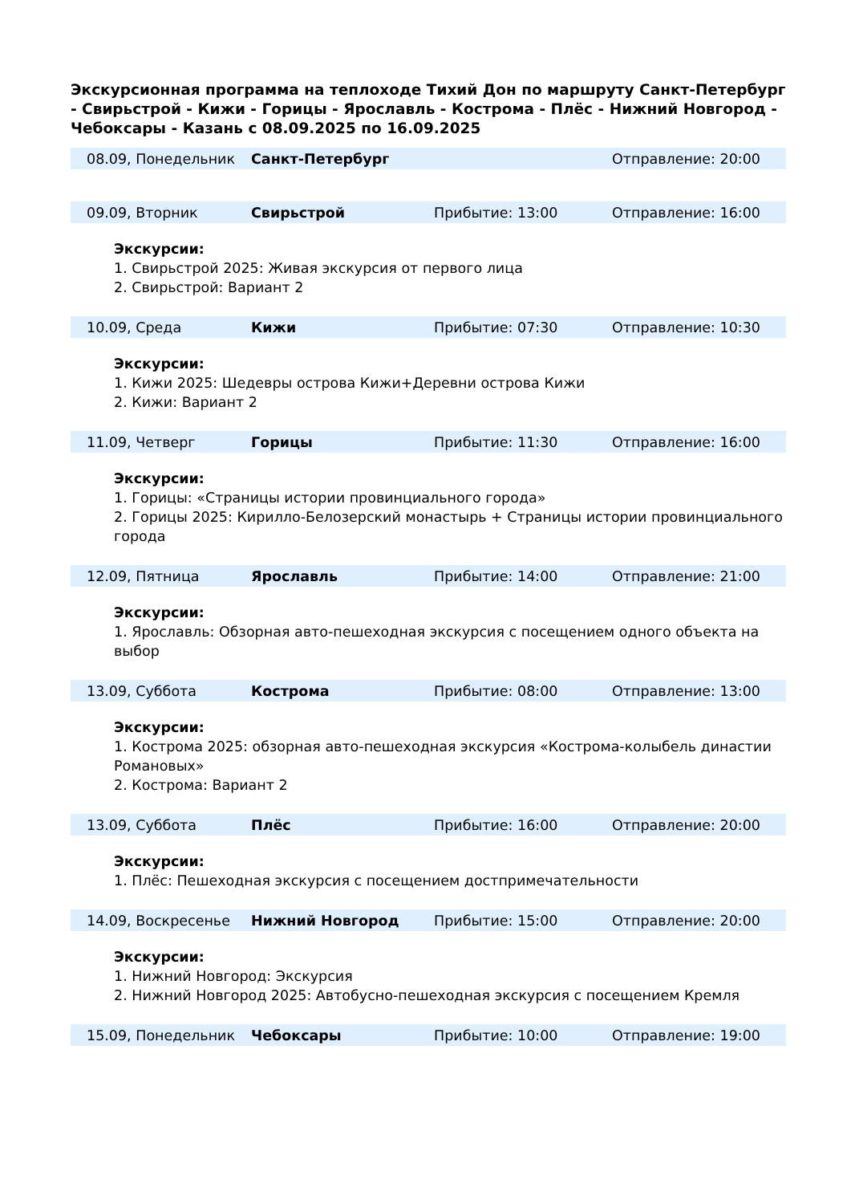Экскурсионная программа на теплоходе Тихий Дон по маршруту Санкт-Петербург - Свирьстрой - Кижи - Горицы - Ярославль - Кострома - Плёс - Нижний Новгород - Чебоксары - Казань с 08.09.2025 по 16.09.2025
| 08.09, Понедельник | Санкт-Петербург | | Отправление: 20:00 |
| 09.09, Вторник | Свирьстрой | Прибытие: 13:00 | Отправление: 16:00 |
Экскурсии:
1. Свирьстрой 2025: Живая экскурсия от первого лица
2. Свирьстрой: Вариант 2
| 10.09, Среда | Кижи | Прибытие: 07:30 | Отправление: 10:30 |
Экскурсии:
1. Кижи 2025: Шедевры острова Кижи+Деревни острова Кижи
2. Кижи: Вариант 2
| 11.09, Четверг | Горицы | Прибытие: 11:30 | Отправление: 16:00 |
Экскурсии:
1. Горицы: «Страницы истории провинциального города»
2. Горицы 2025: Кирилло-Белозерский монастырь + Страницы истории провинциального города
| 12.09, Пятница | Ярославль | Прибытие: 14:00 | Отправление: 21:00 |
Экскурсии:
1. Ярославль: Обзорная авто-пешеходная экскурсия с посещением одного объекта на выбор
| 13.09, Суббота | Кострома | Прибытие: 08:00 | Отправление: 13:00 |
Экскурсии:
1. Кострома 2025: обзорная авто-пешеходная экскурсия «Кострома-колыбель династии Романовых»
2. Кострома: Вариант 2
| 13.09, Суббота | Плёс | Прибытие: 16:00 | Отправление: 20:00 |
Экскурсии:
1. Плёс: Пешеходная экскурсия с посещением достпримечательности
| 14.09, Воскресенье | Нижний Новгород | Прибытие: 15:00 | Отправление: 20:00 |
Экскурсии:
1. Нижний Новгород: Экскурсия
2. Нижний Новгород 2025: Автобусно-пешеходная экскурсия с посещением Кремля
| 15.09, Понедельник | Чебоксары | Прибытие: 10:00 | Отправление: 19:00 |